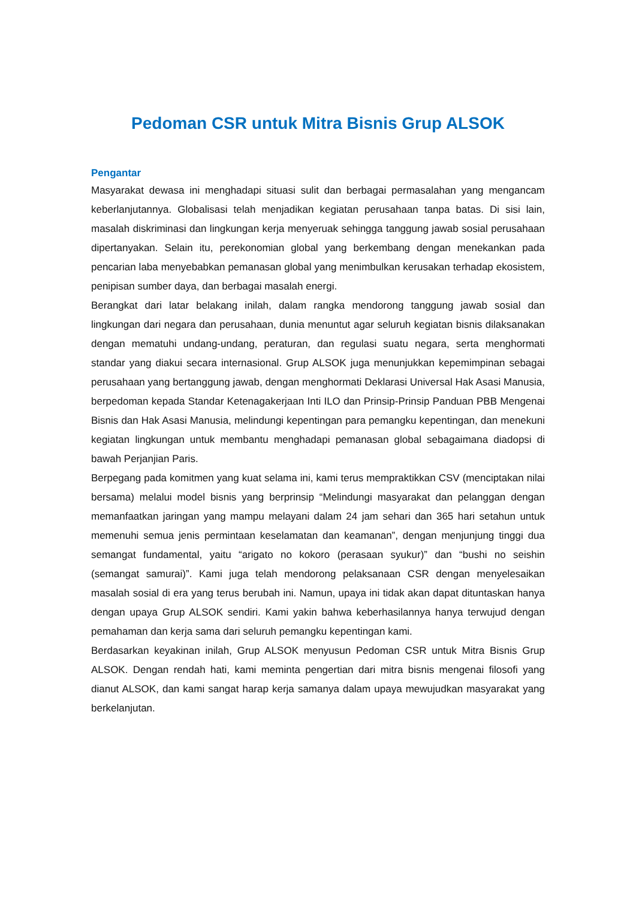Pedoman CSR untuk Mitra Bisnis Grup ALSOK
Pengantar
Masyarakat dewasa ini menghadapi situasi sulit dan berbagai permasalahan yang mengancam keberlanjutannya. Globalisasi telah menjadikan kegiatan perusahaan tanpa batas. Di sisi lain, masalah diskriminasi dan lingkungan kerja menyeruak sehingga tanggung jawab sosial perusahaan dipertanyakan. Selain itu, perekonomian global yang berkembang dengan menekankan pada pencarian laba menyebabkan pemanasan global yang menimbulkan kerusakan terhadap ekosistem, penipisan sumber daya, dan berbagai masalah energi.
Berangkat dari latar belakang inilah, dalam rangka mendorong tanggung jawab sosial dan lingkungan dari negara dan perusahaan, dunia menuntut agar seluruh kegiatan bisnis dilaksanakan dengan mematuhi undang-undang, peraturan, dan regulasi suatu negara, serta menghormati standar yang diakui secara internasional. Grup ALSOK juga menunjukkan kepemimpinan sebagai perusahaan yang bertanggung jawab, dengan menghormati Deklarasi Universal Hak Asasi Manusia, berpedoman kepada Standar Ketenagakerjaan Inti ILO dan Prinsip-Prinsip Panduan PBB Mengenai Bisnis dan Hak Asasi Manusia, melindungi kepentingan para pemangku kepentingan, dan menekuni kegiatan lingkungan untuk membantu menghadapi pemanasan global sebagaimana diadopsi di bawah Perjanjian Paris.
Berpegang pada komitmen yang kuat selama ini, kami terus mempraktikkan CSV (menciptakan nilai bersama) melalui model bisnis yang berprinsip “Melindungi masyarakat dan pelanggan dengan memanfaatkan jaringan yang mampu melayani dalam 24 jam sehari dan 365 hari setahun untuk memenuhi semua jenis permintaan keselamatan dan keamanan”, dengan menjunjung tinggi dua semangat fundamental, yaitu “arigato no kokoro (perasaan syukur)” dan “bushi no seishin (semangat samurai)”. Kami juga telah mendorong pelaksanaan CSR dengan menyelesaikan masalah sosial di era yang terus berubah ini. Namun, upaya ini tidak akan dapat dituntaskan hanya dengan upaya Grup ALSOK sendiri. Kami yakin bahwa keberhasilannya hanya terwujud dengan pemahaman dan kerja sama dari seluruh pemangku kepentingan kami.
Berdasarkan keyakinan inilah, Grup ALSOK menyusun Pedoman CSR untuk Mitra Bisnis Grup ALSOK. Dengan rendah hati, kami meminta pengertian dari mitra bisnis mengenai filosofi yang dianut ALSOK, dan kami sangat harap kerja samanya dalam upaya mewujudkan masyarakat yang berkelanjutan.